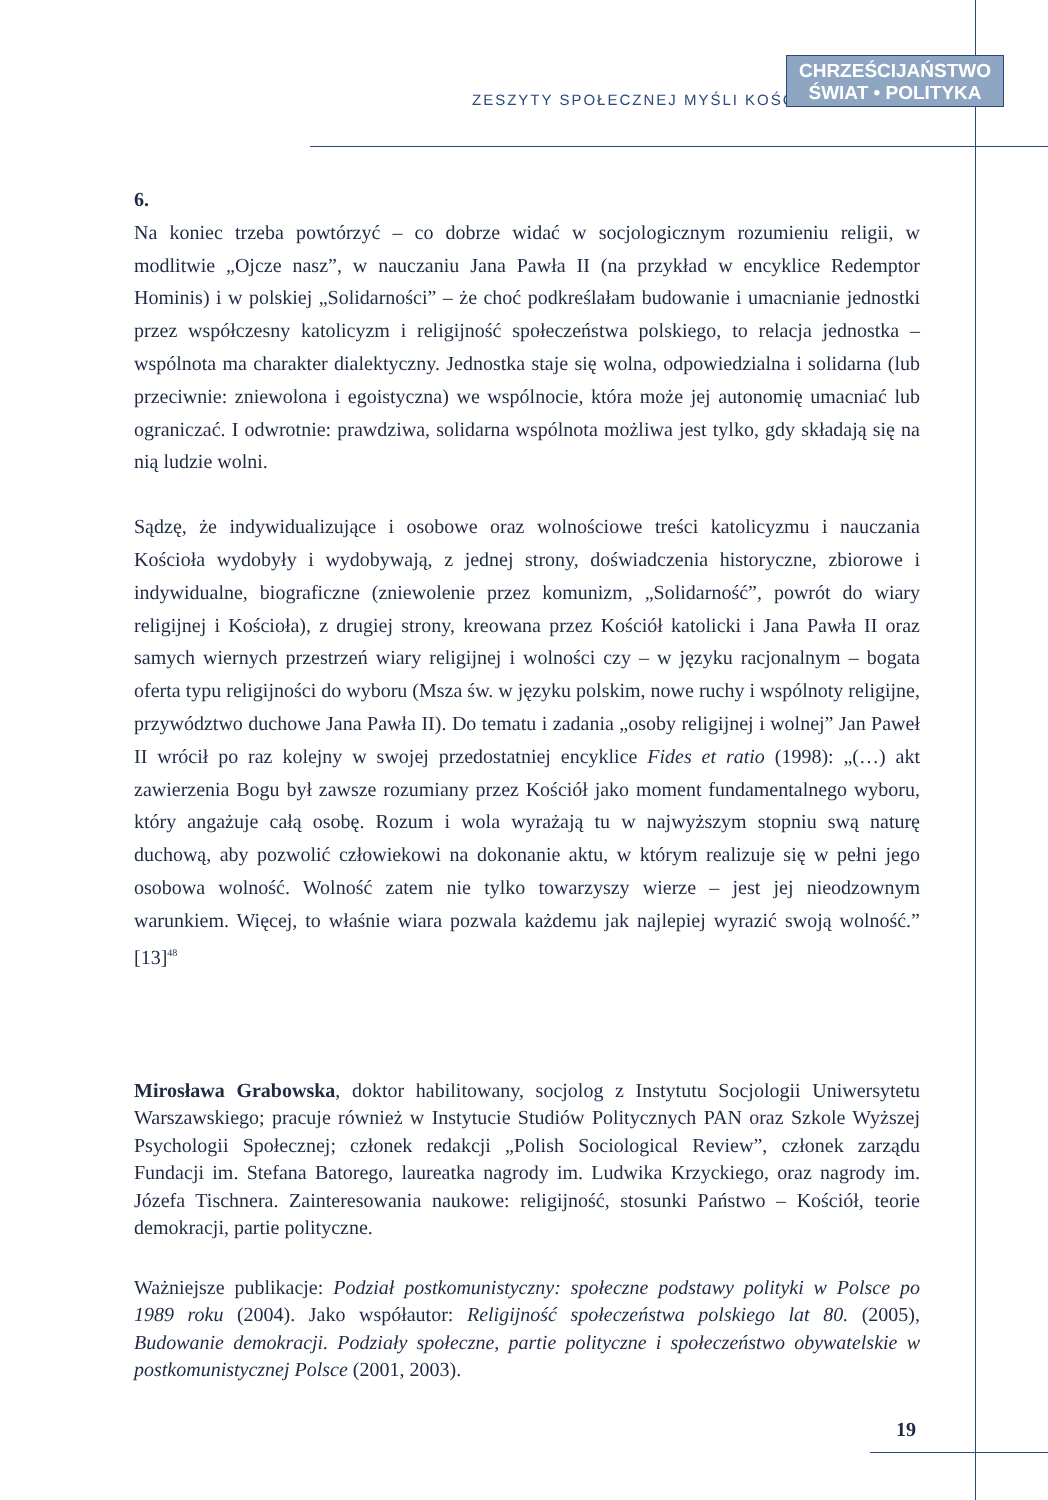ZESZYTY SPOŁECZNEJ MYŚLI KOŚCIOŁA
CHRZEŚCIJAŃSTWO
ŚWIAT • POLITYKA
6.
Na koniec trzeba powtórzyć – co dobrze widać w socjologicznym rozumieniu religii, w modlitwie „Ojcze nasz”, w nauczaniu Jana Pawła II (na przykład w encyklice Redemptor Hominis) i w polskiej „Solidarności” – że choć podkreślałam budowanie i umacnianie jednostki przez współczesny katolicyzm i religijność społeczeństwa polskiego, to relacja jednostka – wspólnota ma charakter dialektyczny. Jednostka staje się wolna, odpowiedzialna i solidarna (lub przeciwnie: zniewolona i egoistyczna) we wspólnocie, która może jej autonomię umacniać lub ograniczać. I odwrotnie: prawdziwa, solidarna wspólnota możliwa jest tylko, gdy składają się na nią ludzie wolni.
Sądzę, że indywidualizujące i osobowe oraz wolnościowe treści katolicyzmu i nauczania Kościoła wydobyły i wydobywają, z jednej strony, doświadczenia historyczne, zbiorowe i indywidualne, biograficzne (zniewolenie przez komunizm, „Solidarność”, powrót do wiary religijnej i Kościoła), z drugiej strony, kreowana przez Kościół katolicki i Jana Pawła II oraz samych wiernych przestrzeń wiary religijnej i wolności czy – w języku racjonalnym – bogata oferta typu religijności do wyboru (Msza św. w języku polskim, nowe ruchy i wspólnoty religijne, przywództwo duchowe Jana Pawła II). Do tematu i zadania „osoby religijnej i wolnej” Jan Paweł II wrócił po raz kolejny w swojej przedostatniej encyklice Fides et ratio (1998): „(…) akt zawierzenia Bogu był zawsze rozumiany przez Kościół jako moment fundamentalnego wyboru, który angażuje całą osobę. Rozum i wola wyrażają tu w najwyższym stopniu swą naturę duchową, aby pozwolić człowiekowi na dokonanie aktu, w którym realizuje się w pełni jego osobowa wolność. Wolność zatem nie tylko towarzyszy wierze – jest jej nieodzownym warunkiem. Więcej, to właśnie wiara pozwala każdemu jak najlepiej wyrazić swoją wolność.” [13]<sup>48</sup>
Mirosława Grabowska, doktor habilitowany, socjolog z Instytutu Socjologii Uniwersytetu Warszawskiego; pracuje również w Instytucie Studiów Politycznych PAN oraz Szkole Wyższej Psychologii Społecznej; członek redakcji „Polish Sociological Review”, członek zarządu Fundacji im. Stefana Batorego, laureatka nagrody im. Ludwika Krzyckiego, oraz nagrody im. Józefa Tischnera. Zainteresowania naukowe: religijność, stosunki Państwo – Kościół, teorie demokracji, partie polityczne.
Ważniejsze publikacje: Podział postkomunistyczny: społeczne podstawy polityki w Polsce po 1989 roku (2004). Jako współautor: Religijność społeczeństwa polskiego lat 80. (2005), Budowanie demokracji. Podziały społeczne, partie polityczne i społeczeństwo obywatelskie w postkomunistycznej Polsce (2001, 2003).
19